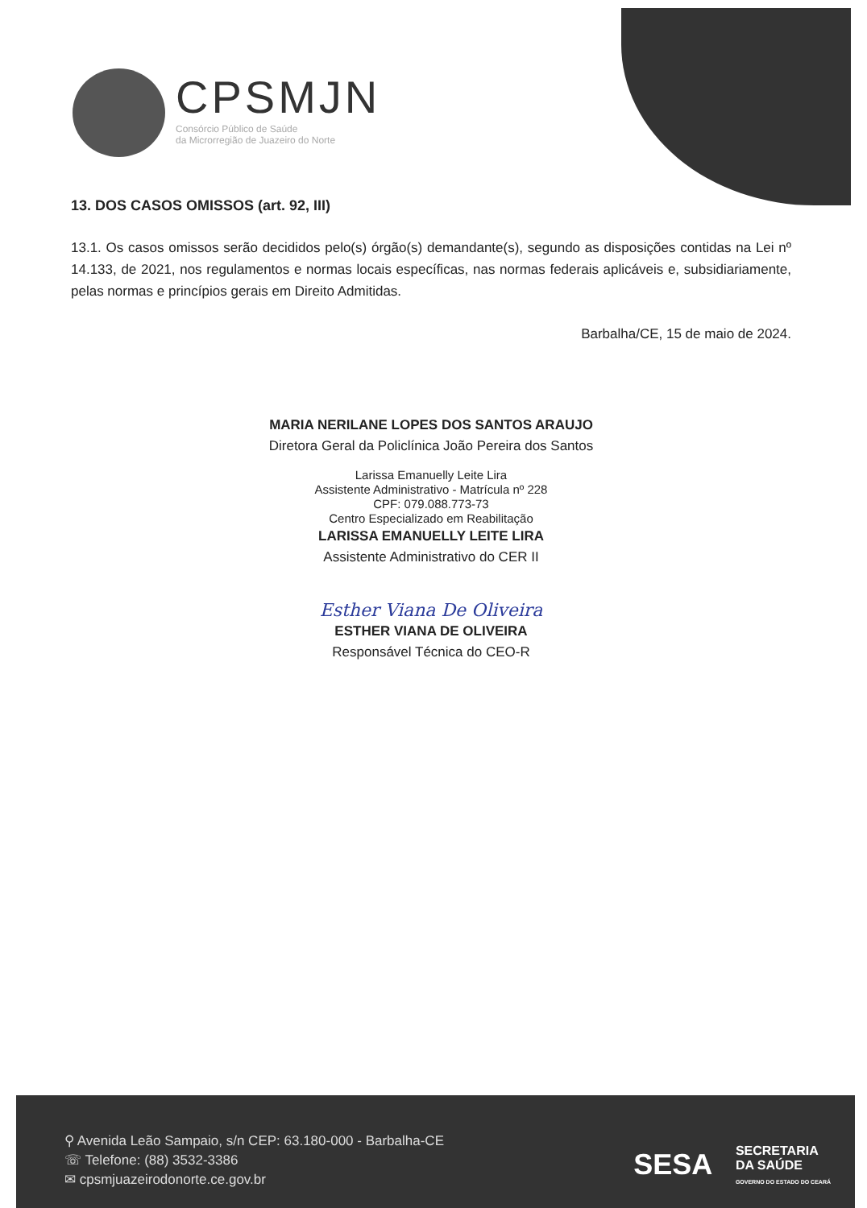CPSMJN
Consórcio Público de Saúde
da Microrregião de Juazeiro do Norte
13. DOS CASOS OMISSOS (art. 92, III)
13.1. Os casos omissos serão decididos pelo(s) órgão(s) demandante(s), segundo as disposições contidas na Lei nº 14.133, de 2021, nos regulamentos e normas locais específicas, nas normas federais aplicáveis e, subsidiariamente, pelas normas e princípios gerais em Direito Admitidas.
Barbalha/CE, 15 de maio de 2024.
MARIA NERILANE LOPES DOS SANTOS ARAUJO
Diretora Geral da Policlínica João Pereira dos Santos
Larissa Emanuelly Leite Lira
Assistente Administrativo - Matrícula nº 228
CPF: 079.088.773-73
Centro Especializado em Reabilitação
LARISSA EMANUELLY LEITE LIRA
Assistente Administrativo do CER II
Esther Viana De Oliveira
ESTHER VIANA DE OLIVEIRA
Responsável Técnica do CEO-R
⚲ Avenida Leão Sampaio, s/n CEP: 63.180-000 - Barbalha-CE
☏ Telefone: (88) 3532-3386
✉ cpsmjuazeirodonorte.ce.gov.br
SESA SECRETARIA
DA SAÚDE
GOVERNO DO ESTADO DO CEARÁ